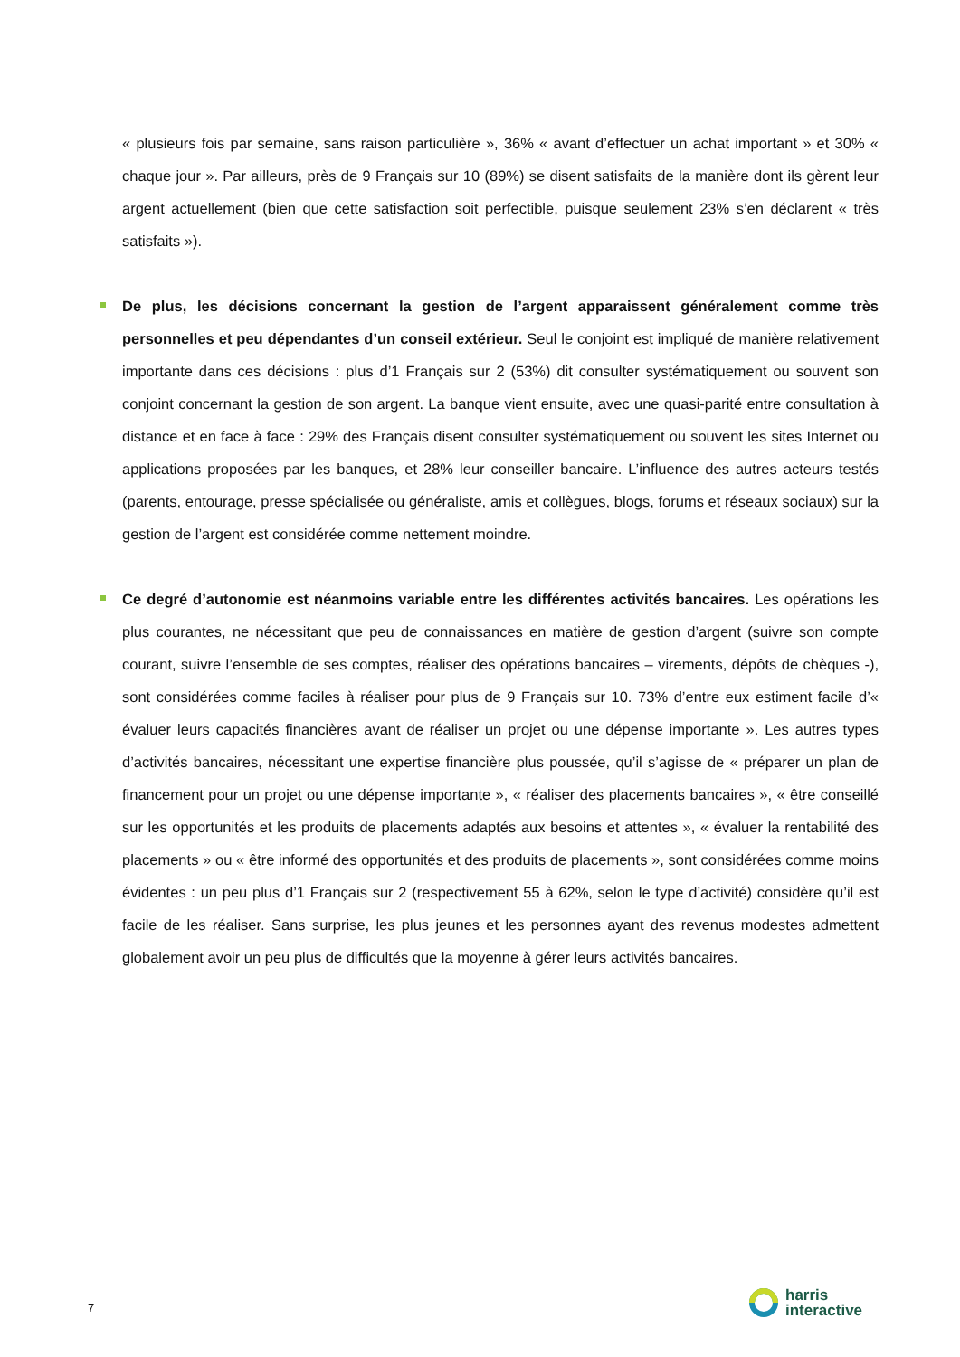« plusieurs fois par semaine, sans raison particulière », 36% « avant d’effectuer un achat important » et 30% « chaque jour ». Par ailleurs, près de 9 Français sur 10 (89%) se disent satisfaits de la manière dont ils gèrent leur argent actuellement (bien que cette satisfaction soit perfectible, puisque seulement 23% s’en déclarent « très satisfaits »).
De plus, les décisions concernant la gestion de l’argent apparaissent généralement comme très personnelles et peu dépendantes d’un conseil extérieur. Seul le conjoint est impliqué de manière relativement importante dans ces décisions : plus d’1 Français sur 2 (53%) dit consulter systématiquement ou souvent son conjoint concernant la gestion de son argent. La banque vient ensuite, avec une quasi-parité entre consultation à distance et en face à face : 29% des Français disent consulter systématiquement ou souvent les sites Internet ou applications proposées par les banques, et 28% leur conseiller bancaire. L’influence des autres acteurs testés (parents, entourage, presse spécialisée ou généraliste, amis et collègues, blogs, forums et réseaux sociaux) sur la gestion de l’argent est considérée comme nettement moindre.
Ce degré d’autonomie est néanmoins variable entre les différentes activités bancaires. Les opérations les plus courantes, ne nécessitant que peu de connaissances en matière de gestion d’argent (suivre son compte courant, suivre l’ensemble de ses comptes, réaliser des opérations bancaires – virements, dépôts de chèques -), sont considérées comme faciles à réaliser pour plus de 9 Français sur 10. 73% d’entre eux estiment facile d’« évaluer leurs capacités financières avant de réaliser un projet ou une dépense importante ». Les autres types d’activités bancaires, nécessitant une expertise financière plus poussée, qu’il s’agisse de « préparer un plan de financement pour un projet ou une dépense importante », « réaliser des placements bancaires », « être conseillé sur les opportunités et les produits de placements adaptés aux besoins et attentes », « évaluer la rentabilité des placements » ou « être informé des opportunités et des produits de placements », sont considérées comme moins évidentes : un peu plus d’1 Français sur 2 (respectivement 55 à 62%, selon le type d’activité) considère qu’il est facile de les réaliser. Sans surprise, les plus jeunes et les personnes ayant des revenus modestes admettent globalement avoir un peu plus de difficultés que la moyenne à gérer leurs activités bancaires.
7
harris
interactive